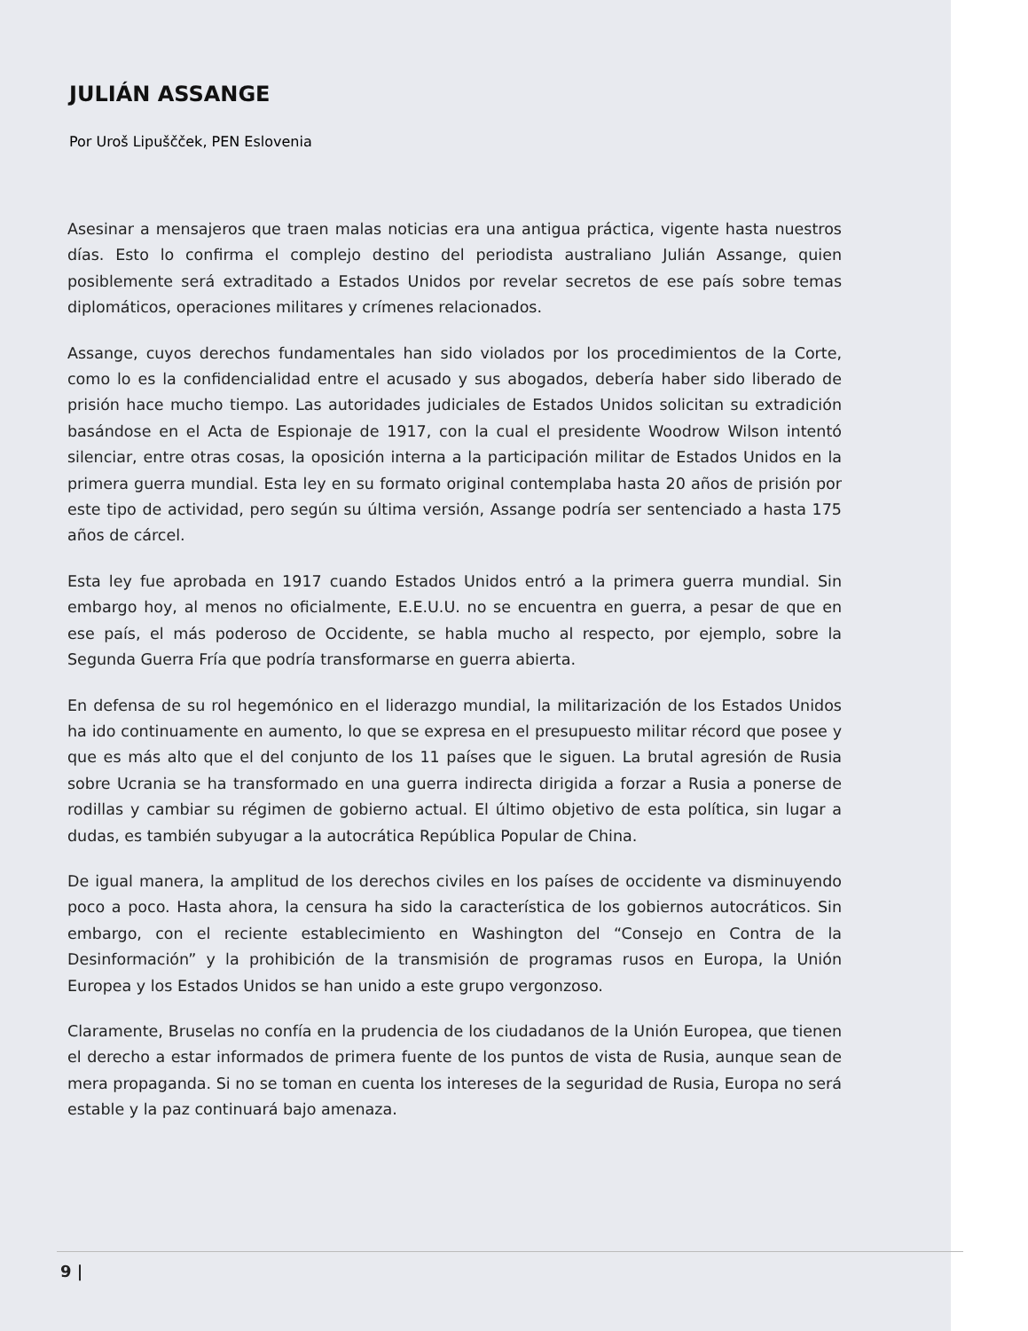JULIÁN ASSANGE
Por Uroš Lipuščček, PEN Eslovenia
Asesinar a mensajeros que traen malas noticias era una antigua práctica, vigente hasta nuestros días. Esto lo confirma el complejo destino del periodista australiano Julián Assange, quien posiblemente será extraditado a Estados Unidos por revelar secretos de ese país sobre temas diplomáticos, operaciones militares y crímenes relacionados.
Assange, cuyos derechos fundamentales han sido violados por los procedimientos de la Corte, como lo es la confidencialidad entre el acusado y sus abogados, debería haber sido liberado de prisión hace mucho tiempo. Las autoridades judiciales de Estados Unidos solicitan su extradición basándose en el Acta de Espionaje de 1917, con la cual el presidente Woodrow Wilson intentó silenciar, entre otras cosas, la oposición interna a la participación militar de Estados Unidos en la primera guerra mundial. Esta ley en su formato original contemplaba hasta 20 años de prisión por este tipo de actividad, pero según su última versión, Assange podría ser sentenciado a hasta 175 años de cárcel.
Esta ley fue aprobada en 1917 cuando Estados Unidos entró a la primera guerra mundial. Sin embargo hoy, al menos no oficialmente, E.E.U.U. no se encuentra en guerra, a pesar de que en ese país, el más poderoso de Occidente, se habla mucho al respecto, por ejemplo, sobre la Segunda Guerra Fría que podría transformarse en guerra abierta.
En defensa de su rol hegemónico en el liderazgo mundial, la militarización de los Estados Unidos ha ido continuamente en aumento, lo que se expresa en el presupuesto militar récord que posee y que es más alto que el del conjunto de los 11 países que le siguen. La brutal agresión de Rusia sobre Ucrania se ha transformado en una guerra indirecta dirigida a forzar a Rusia a ponerse de rodillas y cambiar su régimen de gobierno actual. El último objetivo de esta política, sin lugar a dudas, es también subyugar a la autocrática República Popular de China.
De igual manera, la amplitud de los derechos civiles en los países de occidente va disminuyendo poco a poco. Hasta ahora, la censura ha sido la característica de los gobiernos autocráticos. Sin embargo, con el reciente establecimiento en Washington del “Consejo en Contra de la Desinformación” y la prohibición de la transmisión de programas rusos en Europa, la Unión Europea y los Estados Unidos se han unido a este grupo vergonzoso.
Claramente, Bruselas no confía en la prudencia de los ciudadanos de la Unión Europea, que tienen el derecho a estar informados de primera fuente de los puntos de vista de Rusia, aunque sean de mera propaganda. Si no se toman en cuenta los intereses de la seguridad de Rusia, Europa no será estable y la paz continuará bajo amenaza.
9 |